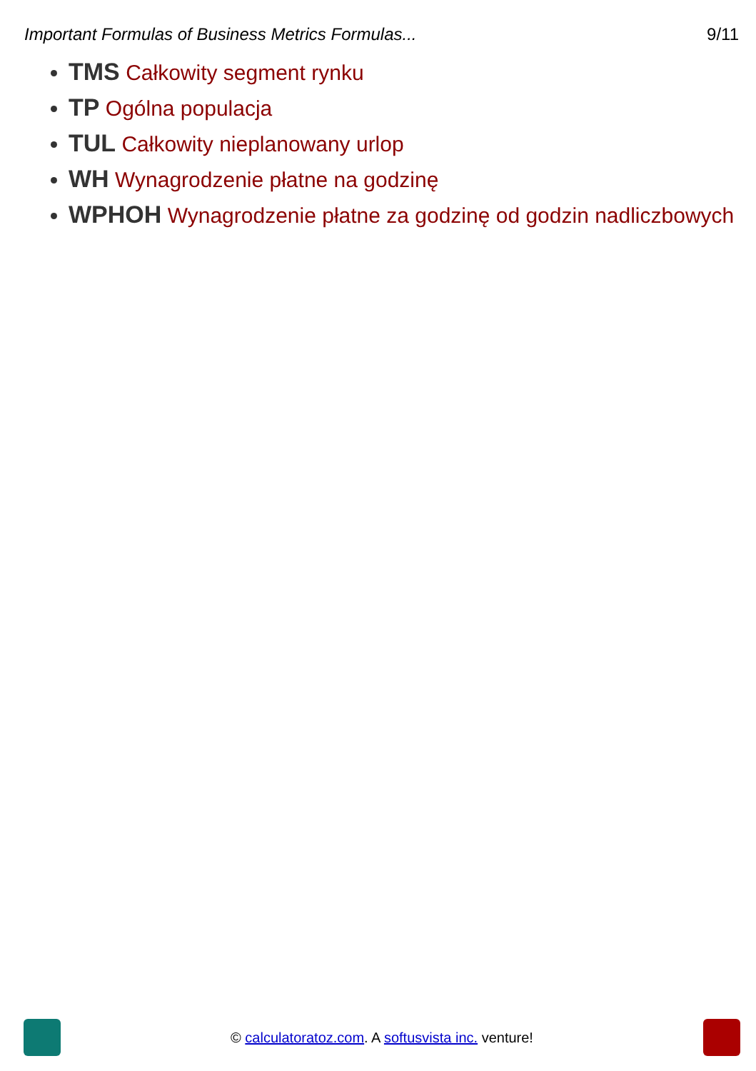Important Formulas of Business Metrics Formulas... 9/11
TMS Całkowity segment rynku
TP Ogólna populacja
TUL Całkowity nieplanowany urlop
WH Wynagrodzenie płatne na godzinę
WPHOH Wynagrodzenie płatne za godzinę od godzin nadliczbowych
© calculatoratoz.com. A softusvista inc. venture!